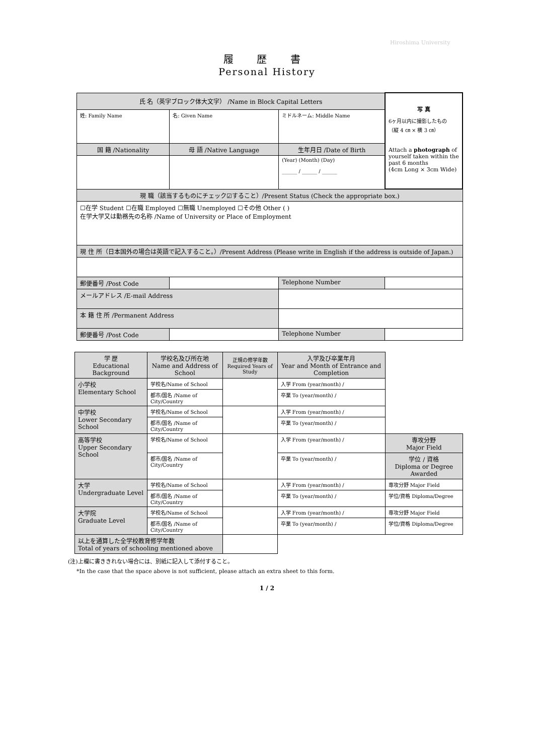Hiroshima University
履 歴 書
Personal History
| 氏 名（英字ブロック体大文字） /Name in Block Capital Letters | | | | 写 真 6ヶ月以内に撮影したもの （縦 4 ㎝ × 横 3 ㎝） Attach a photograph of yourself taken within the past 6 months (4cm Long × 3cm Wide) |
| 姓: Family Name | 名: Given Name | ミドルネーム: Middle Name | | |
| 国 籍 /Nationality | 母 語 /Native Language | 生年月日 /Date of Birth | | |
| | | (Year) (Month) (Day) ______ / ______ / ______ | | |
| 現 職（該当するものにチェック☑すること）/Present Status (Check the appropriate box.) | | | | |
| ☐在学 Student ☐在職 Employed ☐無職 Unemployed ☐その他 Other ( ) 在学大学又は勤務先の名称 /Name of University or Place of Employment | | | | |
| 現 住 所（日本国外の場合は英語で記入すること。）/Present Address (Please write in English if the address is outside of Japan.) | | | | |
| 郵便番号 /Post Code | | Telephone Number | | |
| メールアドレス /E-mail Address | | | | |
| 本 籍 住 所 /Permanent Address | | | | |
| 郵便番号 /Post Code | | Telephone Number | | |
| 学 歴 Educational Background | 学校名及び所在地 Name and Address of School | 正規の修学年数 Required Years of Study | 入学及び卒業年月 Year and Month of Entrance and Completion | |
| --- | --- | --- | --- | --- |
| 小学校 Elementary School | 学校名/Name of School | | 入学 From (year/month) / | |
| | 都市/国名 /Name of City/Country | | 卒業 To (year/month) / | |
| 中学校 Lower Secondary School | 学校名/Name of School | | 入学 From (year/month) / | |
| | 都市/国名 /Name of City/Country | | 卒業 To (year/month) / | |
| 高等学校 Upper Secondary School | 学校名/Name of School | | 入学 From (year/month) / | 専攻分野 Major Field |
| | 都市/国名 /Name of City/Country | | 卒業 To (year/month) / | 学位 / 資格 Diploma or Degree Awarded |
| 大学 Undergraduate Level | 学校名/Name of School | | 入学 From (year/month) / | 専攻分野 Major Field |
| | 都市/国名 /Name of City/Country | | 卒業 To (year/month) / | 学位/資格 Diploma/Degree |
| 大学院 Graduate Level | 学校名/Name of School | | 入学 From (year/month) / | 専攻分野 Major Field |
| | 都市/国名 /Name of City/Country | | 卒業 To (year/month) / | 学位/資格 Diploma/Degree |
| 以上を通算した全学校教育修学年数 Total of years of schooling mentioned above | | | | |
(注)上欄に書ききれない場合には、別紙に記入して添付すること。
*In the case that the space above is not sufficient, please attach an extra sheet to this form.
1 / 2